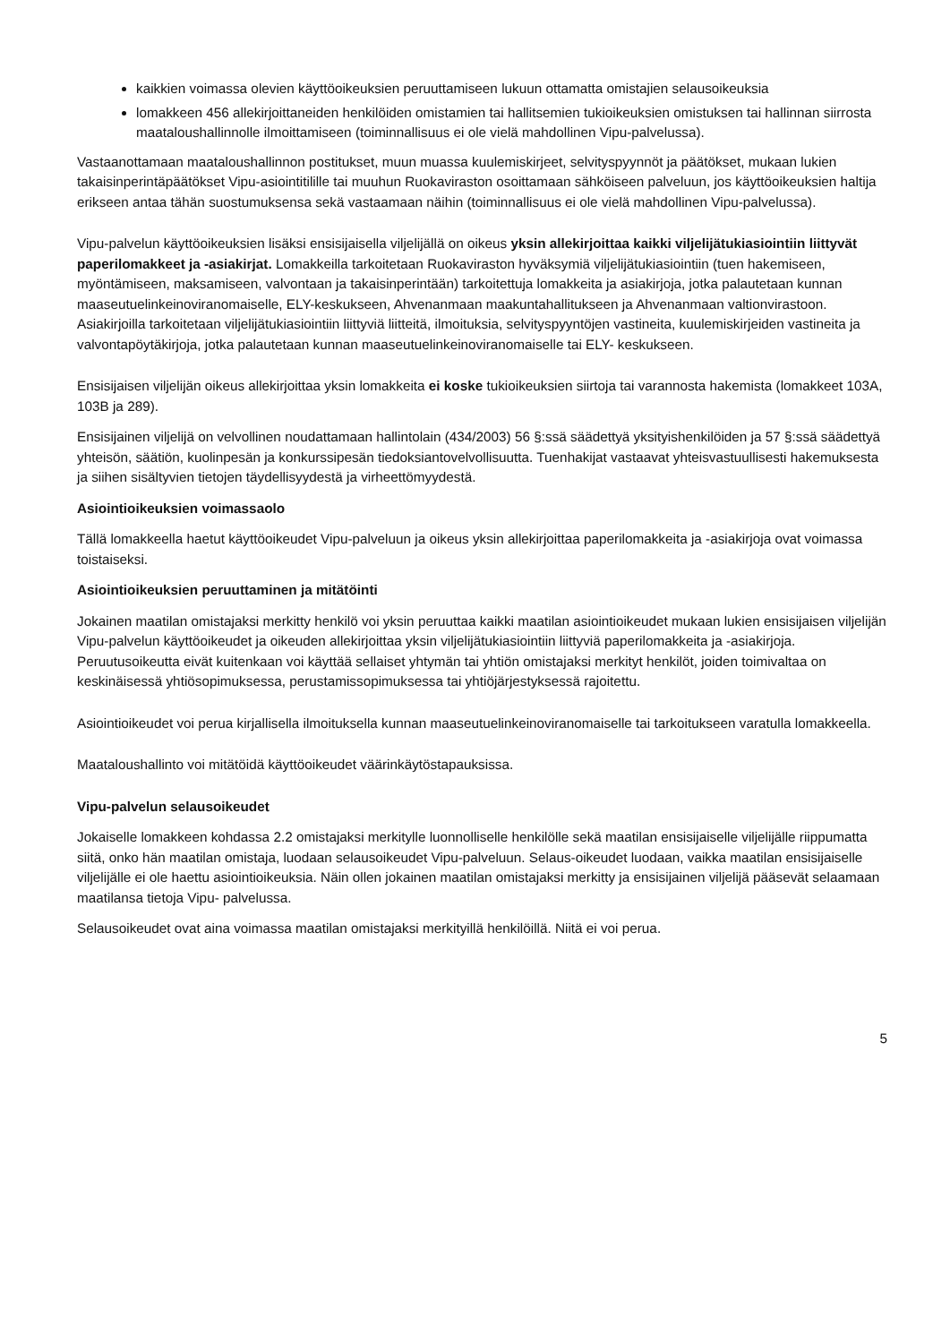kaikkien voimassa olevien käyttöoikeuksien peruuttamiseen lukuun ottamatta omistajien selausoikeuksia
lomakkeen 456 allekirjoittaneiden henkilöiden omistamien tai hallitsemien tukioikeuksien omistuksen tai hallinnan siirrosta maataloushallinnolle ilmoittamiseen (toiminnallisuus ei ole vielä mahdollinen Vipu-palvelussa).
Vastaanottamaan maataloushallinnon postitukset, muun muassa kuulemiskirjeet, selvityspyynnöt ja päätökset, mukaan lukien takaisinperintäpäätökset Vipu-asiointitilille tai muuhun Ruokaviraston osoittamaan sähköiseen palveluun, jos käyttöoikeuksien haltija erikseen antaa tähän suostumuksensa sekä vastaamaan näihin (toiminnallisuus ei ole vielä mahdollinen Vipu-palvelussa).
Vipu-palvelun käyttöoikeuksien lisäksi ensisijaisella viljelijällä on oikeus yksin allekirjoittaa kaikki viljelijätukiasiointiin liittyvät paperilomakkeet ja -asiakirjat. Lomakkeilla tarkoitetaan Ruokaviraston hyväksymiä viljelijätukiasiointiin (tuen hakemiseen, myöntämiseen, maksamiseen, valvontaan ja takaisinperintään) tarkoitettuja lomakkeita ja asiakirjoja, jotka palautetaan kunnan maaseutuelinkeinoviranomaiselle, ELY-keskukseen, Ahvenanmaan maakuntahallitukseen ja Ahvenanmaan valtionvirastoon. Asiakirjoilla tarkoitetaan viljelijätukiasiointiin liittyviä liitteitä, ilmoituksia, selvityspyyntöjen vastineita, kuulemiskirjeiden vastineita ja valvontapöytäkirjoja, jotka palautetaan kunnan maaseutuelinkeinoviranomaiselle tai ELY- keskukseen.
Ensisijaisen viljelijän oikeus allekirjoittaa yksin lomakkeita ei koske tukioikeuksien siirtoja tai varannosta hakemista (lomakkeet 103A, 103B ja 289).
Ensisijainen viljelijä on velvollinen noudattamaan hallintolain (434/2003) 56 §:ssä säädettyä yksityishenkilöiden ja 57 §:ssä säädettyä yhteisön, säätiön, kuolinpesän ja konkurssipesän tiedoksiantovelvollisuutta. Tuenhakijat vastaavat yhteisvastuullisesti hakemuksesta ja siihen sisältyvien tietojen täydellisyydestä ja virheettömyydestä.
Asiointioikeuksien voimassaolo
Tällä lomakkeella haetut käyttöoikeudet Vipu-palveluun ja oikeus yksin allekirjoittaa paperilomakkeita ja -asiakirjoja ovat voimassa toistaiseksi.
Asiointioikeuksien peruuttaminen ja mitätöinti
Jokainen maatilan omistajaksi merkitty henkilö voi yksin peruuttaa kaikki maatilan asiointioikeudet mukaan lukien ensisijaisen viljelijän Vipu-palvelun käyttöoikeudet ja oikeuden allekirjoittaa yksin viljelijätukiasiointiin liittyviä paperilomakkeita ja -asiakirjoja. Peruutusoikeutta eivät kuitenkaan voi käyttää sellaiset yhtymän tai yhtiön omistajaksi merkityt henkilöt, joiden toimivaltaa on keskinäisessä yhtiösopimuksessa, perustamissopimuksessa tai yhtiöjärjestyksessä rajoitettu.
Asiointioikeudet voi perua kirjallisella ilmoituksella kunnan maaseutuelinkeinoviranomaiselle tai tarkoitukseen varatulla lomakkeella.
Maataloushallinto voi mitätöidä käyttöoikeudet väärinkäytöstapauksissa.
Vipu-palvelun selausoikeudet
Jokaiselle lomakkeen kohdassa 2.2 omistajaksi merkitylle luonnolliselle henkilölle sekä maatilan ensisijaiselle viljelijälle riippumatta siitä, onko hän maatilan omistaja, luodaan selausoikeudet Vipu-palveluun. Selaus-oikeudet luodaan, vaikka maatilan ensisijaiselle viljelijälle ei ole haettu asiointioikeuksia. Näin ollen jokainen maatilan omistajaksi merkitty ja ensisijainen viljelijä pääsevät selaamaan maatilansa tietoja Vipu- palvelussa.
Selausoikeudet ovat aina voimassa maatilan omistajaksi merkityillä henkilöillä. Niitä ei voi perua.
5